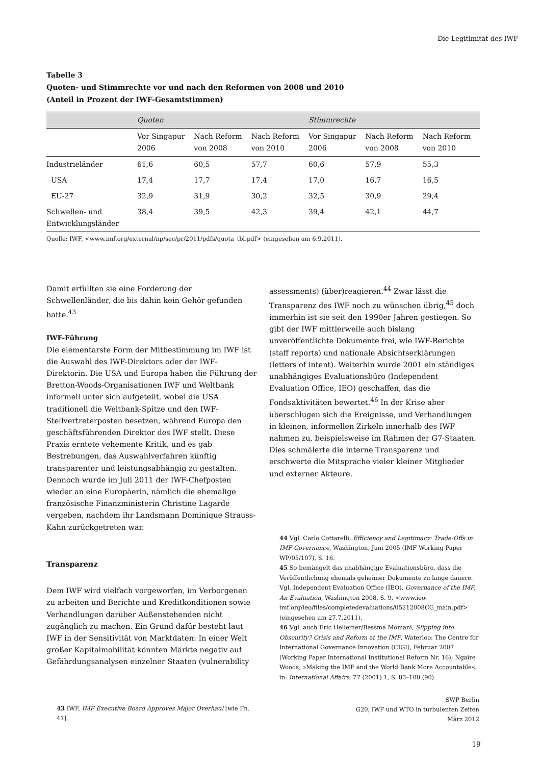Die Legitimität des IWF
Tabelle 3
Quoten- und Stimmrechte vor und nach den Reformen von 2008 und 2010
(Anteil in Prozent der IWF-Gesamtstimmen)
| | Quoten | | | Stimmrechte | | |
| --- | --- | --- | --- | --- | --- | --- |
| | Vor Singapur 2006 | Nach Reform von 2008 | Nach Reform von 2010 | Vor Singapur 2006 | Nach Reform von 2008 | Nach Reform von 2010 |
| Industrieländer | 61,6 | 60,5 | 57,7 | 60,6 | 57,9 | 55,3 |
| USA | 17,4 | 17,7 | 17,4 | 17,0 | 16,7 | 16,5 |
| EU-27 | 32,9 | 31,9 | 30,2 | 32,5 | 30,9 | 29,4 |
| Schwellen- und Entwicklungsländer | 38,4 | 39,5 | 42,3 | 39,4 | 42,1 | 44,7 |
Quelle: IWF, <www.imf.org/external/np/sec/pr/2011/pdfs/quota_tbl.pdf> (eingesehen am 6.9.2011).
Damit erfüllten sie eine Forderung der Schwellenländer, die bis dahin kein Gehör gefunden hatte.<sup>43</sup>
IWF-Führung
Die elementarste Form der Mitbestimmung im IWF ist die Auswahl des IWF-Direktors oder der IWF-Direktorin. Die USA und Europa haben die Führung der Bretton-Woods-Organisationen IWF und Weltbank informell unter sich aufgeteilt, wobei die USA traditionell die Weltbank-Spitze und den IWF-Stellvertreterposten besetzen, während Europa den geschäftsführenden Direktor des IWF stellt. Diese Praxis erntete vehemente Kritik, und es gab Bestrebungen, das Auswahlverfahren künftig transparenter und leistungsabhängig zu gestalten. Dennoch wurde im Juli 2011 der IWF-Chefposten wieder an eine Europäerin, nämlich die ehemalige französische Finanzministerin Christine Lagarde vergeben, nachdem ihr Landsmann Dominique Strauss-Kahn zurückgetreten war.
Transparenz
Dem IWF wird vielfach vorgeworfen, im Verborgenen zu arbeiten und Berichte und Kreditkonditionen sowie Verhandlungen darüber Außenstehenden nicht zugänglich zu machen. Ein Grund dafür besteht laut IWF in der Sensitivität von Marktdaten: In einer Welt großer Kapitalmobilität könnten Märkte negativ auf Gefährdungsanalysen einzelner Staaten (vulnerability
43 IWF, IMF Executive Board Approves Major Overhaul [wie Fn. 41].
assessments) (über)reagieren.<sup>44</sup> Zwar lässt die Transparenz des IWF noch zu wünschen übrig,<sup>45</sup> doch immerhin ist sie seit den 1990er Jahren gestiegen. So gibt der IWF mittlerweile auch bislang unveröffentlichte Dokumente frei, wie IWF-Berichte (staff reports) und nationale Absichtserklärungen (letters of intent). Weiterhin wurde 2001 ein ständiges unabhängiges Evaluationsbüro (Independent Evaluation Office, IEO) geschaffen, das die Fondsaktivitäten bewertet.<sup>46</sup> In der Krise aber überschlugen sich die Ereignisse, und Verhandlungen in kleinen, informellen Zirkeln innerhalb des IWF nahmen zu, beispielsweise im Rahmen der G7-Staaten. Dies schmälerte die interne Transparenz und erschwerte die Mitsprache vieler kleiner Mitglieder und externer Akteure.
44 Vgl. Carlo Cottarelli, Efficiency and Legitimacy: Trade-Offs in IMF Governance, Washington, Juni 2005 (IMF Working Paper WP/05/107), S. 16.
45 So bemängelt das unabhängige Evaluationsbüro, dass die Veröffentlichung ehemals geheimer Dokumente zu lange dauere. Vgl. Independent Evaluation Office (IEO), Governance of the IMF. An Evaluation, Washington 2008, S. 9, <www.ieo-imf.org/ieo/files/completedevaluations/05212008CG_main.pdf> (eingesehen am 27.7.2011).
46 Vgl. auch Eric Helleiner/Bessma Momani, Slipping into Obscurity? Crisis and Reform at the IMF, Waterloo: The Centre for International Governance Innovation (CIGI), Februar 2007 (Working Paper International Institutional Reform Nr. 16); Ngaire Woods, »Making the IMF and the World Bank More Accountable«, in: International Affairs, 77 (2001) 1, S. 83–100 (90).
SWP Berlin
G20, IWF und WTO in turbulenten Zeiten
März 2012
19